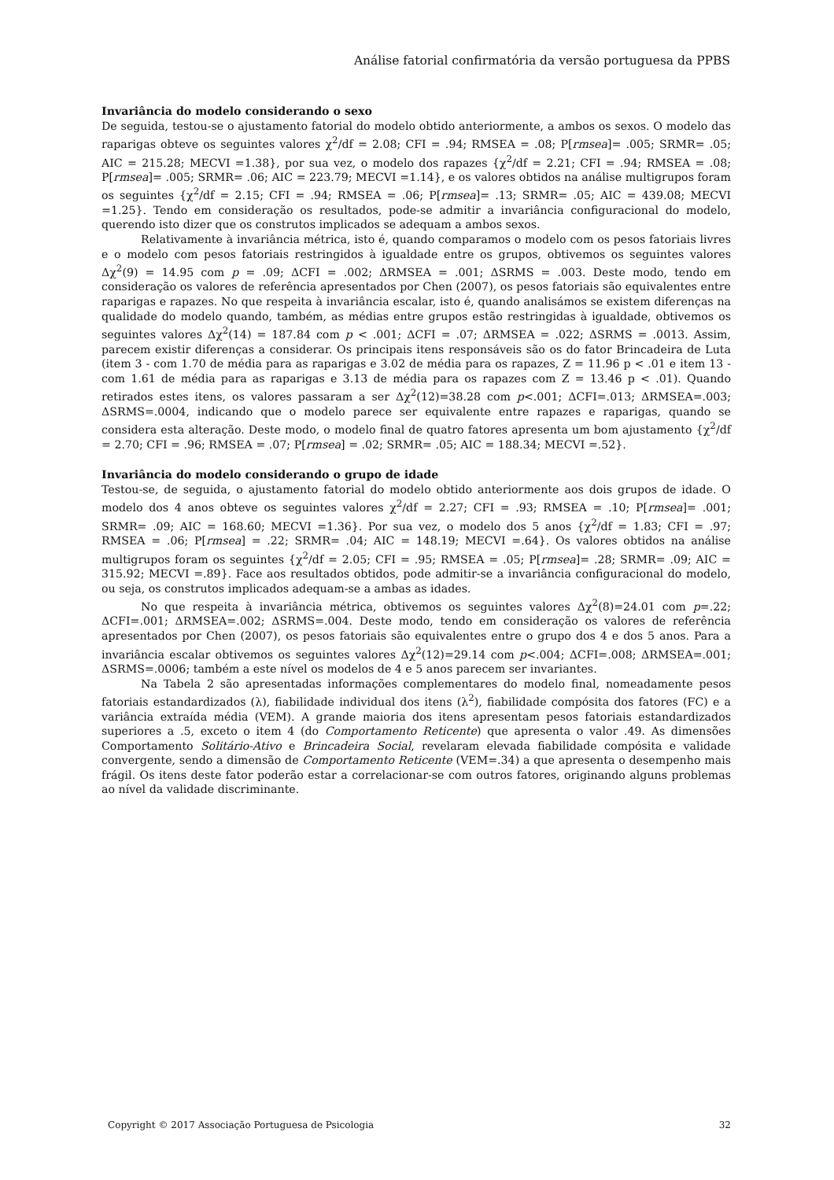Análise fatorial confirmatória da versão portuguesa da PPBS
Invariância do modelo considerando o sexo
De seguida, testou-se o ajustamento fatorial do modelo obtido anteriormente, a ambos os sexos. O modelo das raparigas obteve os seguintes valores χ<sup>2</sup>/df = 2.08; CFI = .94; RMSEA = .08; P[rmsea]= .005; SRMR= .05; AIC = 215.28; MECVI =1.38}, por sua vez, o modelo dos rapazes {χ<sup>2</sup>/df = 2.21; CFI = .94; RMSEA = .08; P[rmsea]= .005; SRMR= .06; AIC = 223.79; MECVI =1.14}, e os valores obtidos na análise multigrupos foram os seguintes {χ<sup>2</sup>/df = 2.15; CFI = .94; RMSEA = .06; P[rmsea]= .13; SRMR= .05; AIC = 439.08; MECVI =1.25}. Tendo em consideração os resultados, pode-se admitir a invariância configuracional do modelo, querendo isto dizer que os construtos implicados se adequam a ambos sexos.
Relativamente à invariância métrica, isto é, quando comparamos o modelo com os pesos fatoriais livres e o modelo com pesos fatoriais restringidos à igualdade entre os grupos, obtivemos os seguintes valores Δχ<sup>2</sup>(9) = 14.95 com p = .09; ΔCFI = .002; ΔRMSEA = .001; ΔSRMS = .003. Deste modo, tendo em consideração os valores de referência apresentados por Chen (2007), os pesos fatoriais são equivalentes entre raparigas e rapazes. No que respeita à invariância escalar, isto é, quando analisámos se existem diferenças na qualidade do modelo quando, também, as médias entre grupos estão restringidas à igualdade, obtivemos os seguintes valores Δχ<sup>2</sup>(14) = 187.84 com p < .001; ΔCFI = .07; ΔRMSEA = .022; ΔSRMS = .0013. Assim, parecem existir diferenças a considerar. Os principais itens responsáveis são os do fator Brincadeira de Luta (item 3 - com 1.70 de média para as raparigas e 3.02 de média para os rapazes, Z = 11.96 p < .01 e item 13 - com 1.61 de média para as raparigas e 3.13 de média para os rapazes com Z = 13.46 p < .01). Quando retirados estes itens, os valores passaram a ser Δχ<sup>2</sup>(12)=38.28 com p<.001; ΔCFI=.013; ΔRMSEA=.003; ΔSRMS=.0004, indicando que o modelo parece ser equivalente entre rapazes e raparigas, quando se considera esta alteração. Deste modo, o modelo final de quatro fatores apresenta um bom ajustamento {χ<sup>2</sup>/df = 2.70; CFI = .96; RMSEA = .07; P[rmsea] = .02; SRMR= .05; AIC = 188.34; MECVI =.52}.
Invariância do modelo considerando o grupo de idade
Testou-se, de seguida, o ajustamento fatorial do modelo obtido anteriormente aos dois grupos de idade. O modelo dos 4 anos obteve os seguintes valores χ<sup>2</sup>/df = 2.27; CFI = .93; RMSEA = .10; P[rmsea]= .001; SRMR= .09; AIC = 168.60; MECVI =1.36}. Por sua vez, o modelo dos 5 anos {χ<sup>2</sup>/df = 1.83; CFI = .97; RMSEA = .06; P[rmsea] = .22; SRMR= .04; AIC = 148.19; MECVI =.64}. Os valores obtidos na análise multigrupos foram os seguintes {χ<sup>2</sup>/df = 2.05; CFI = .95; RMSEA = .05; P[rmsea]= .28; SRMR= .09; AIC = 315.92; MECVI =.89}. Face aos resultados obtidos, pode admitir-se a invariância configuracional do modelo, ou seja, os construtos implicados adequam-se a ambas as idades.
No que respeita à invariância métrica, obtivemos os seguintes valores Δχ<sup>2</sup>(8)=24.01 com p=.22; ΔCFI=.001; ΔRMSEA=.002; ΔSRMS=.004. Deste modo, tendo em consideração os valores de referência apresentados por Chen (2007), os pesos fatoriais são equivalentes entre o grupo dos 4 e dos 5 anos. Para a invariância escalar obtivemos os seguintes valores Δχ<sup>2</sup>(12)=29.14 com p<.004; ΔCFI=.008; ΔRMSEA=.001; ΔSRMS=.0006; também a este nível os modelos de 4 e 5 anos parecem ser invariantes.
Na Tabela 2 são apresentadas informações complementares do modelo final, nomeadamente pesos fatoriais estandardizados (λ), fiabilidade individual dos itens (λ<sup>2</sup>), fiabilidade compósita dos fatores (FC) e a variância extraída média (VEM). A grande maioria dos itens apresentam pesos fatoriais estandardizados superiores a .5, exceto o item 4 (do Comportamento Reticente) que apresenta o valor .49. As dimensões Comportamento Solitário-Ativo e Brincadeira Social, revelaram elevada fiabilidade compósita e validade convergente, sendo a dimensão de Comportamento Reticente (VEM=.34) a que apresenta o desempenho mais frágil. Os itens deste fator poderão estar a correlacionar-se com outros fatores, originando alguns problemas ao nível da validade discriminante.
Copyright © 2017 Associação Portuguesa de Psicologia 32